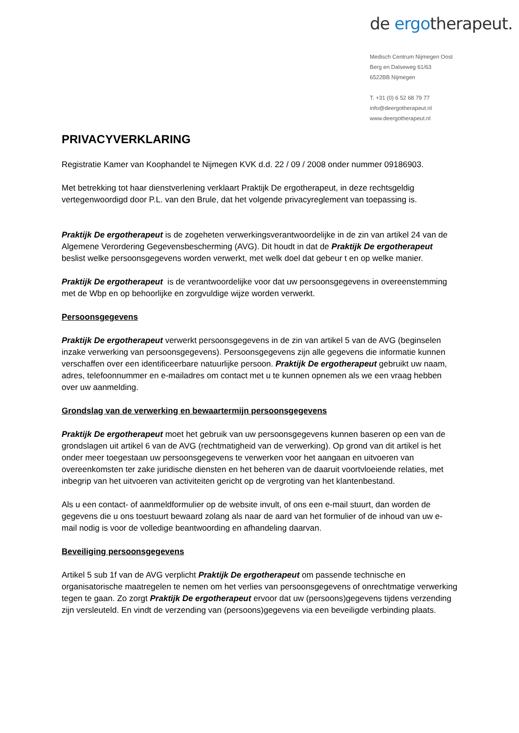de ergotherapeut.
Medisch Centrum Nijmegen Oost
Berg en Dalseweg 61/63
6522BB Nijmegen
T. +31 (0) 6 52 68 79 77
info@deergotherapeut.nl
www.deergotherapeut.nl
PRIVACYVERKLARING
Registratie Kamer van Koophandel te Nijmegen KVK d.d. 22 / 09 / 2008 onder nummer 09186903.
Met betrekking tot haar dienstverlening verklaart Praktijk De ergotherapeut, in deze rechtsgeldig vertegenwoordigd door P.L. van den Brule, dat het volgende privacyreglement van toepassing is.
Praktijk De ergotherapeut is de zogeheten verwerkingsverantwoordelijke in de zin van artikel 24 van de Algemene Verordering Gegevensbescherming (AVG). Dit houdt in dat de Praktijk De ergotherapeut beslist welke persoonsgegevens worden verwerkt, met welk doel dat gebeur t en op welke manier.
Praktijk De ergotherapeut is de verantwoordelijke voor dat uw persoonsgegevens in overeenstemming met de Wbp en op behoorlijke en zorgvuldige wijze worden verwerkt.
Persoonsgegevens
Praktijk De ergotherapeut verwerkt persoonsgegevens in de zin van artikel 5 van de AVG (beginselen inzake verwerking van persoonsgegevens). Persoonsgegevens zijn alle gegevens die informatie kunnen verschaffen over een identificeerbare natuurlijke persoon. Praktijk De ergotherapeut gebruikt uw naam, adres, telefoonnummer en e-mailadres om contact met u te kunnen opnemen als we een vraag hebben over uw aanmelding.
Grondslag van de verwerking en bewaartermijn persoonsgegevens
Praktijk De ergotherapeut moet het gebruik van uw persoonsgegevens kunnen baseren op een van de grondslagen uit artikel 6 van de AVG (rechtmatigheid van de verwerking). Op grond van dit artikel is het onder meer toegestaan uw persoonsgegevens te verwerken voor het aangaan en uitvoeren van overeenkomsten ter zake juridische diensten en het beheren van de daaruit voortvloeiende relaties, met inbegrip van het uitvoeren van activiteiten gericht op de vergroting van het klantenbestand.
Als u een contact- of aanmeldformulier op de website invult, of ons een e-mail stuurt, dan worden de gegevens die u ons toestuurt bewaard zolang als naar de aard van het formulier of de inhoud van uw e-mail nodig is voor de volledige beantwoording en afhandeling daarvan.
Beveiliging persoonsgegevens
Artikel 5 sub 1f van de AVG verplicht Praktijk De ergotherapeut om passende technische en organisatorische maatregelen te nemen om het verlies van persoonsgegevens of onrechtmatige verwerking tegen te gaan. Zo zorgt Praktijk De ergotherapeut ervoor dat uw (persoons)gegevens tijdens verzending zijn versleuteld. En vindt de verzending van (persoons)gegevens via een beveiligde verbinding plaats.